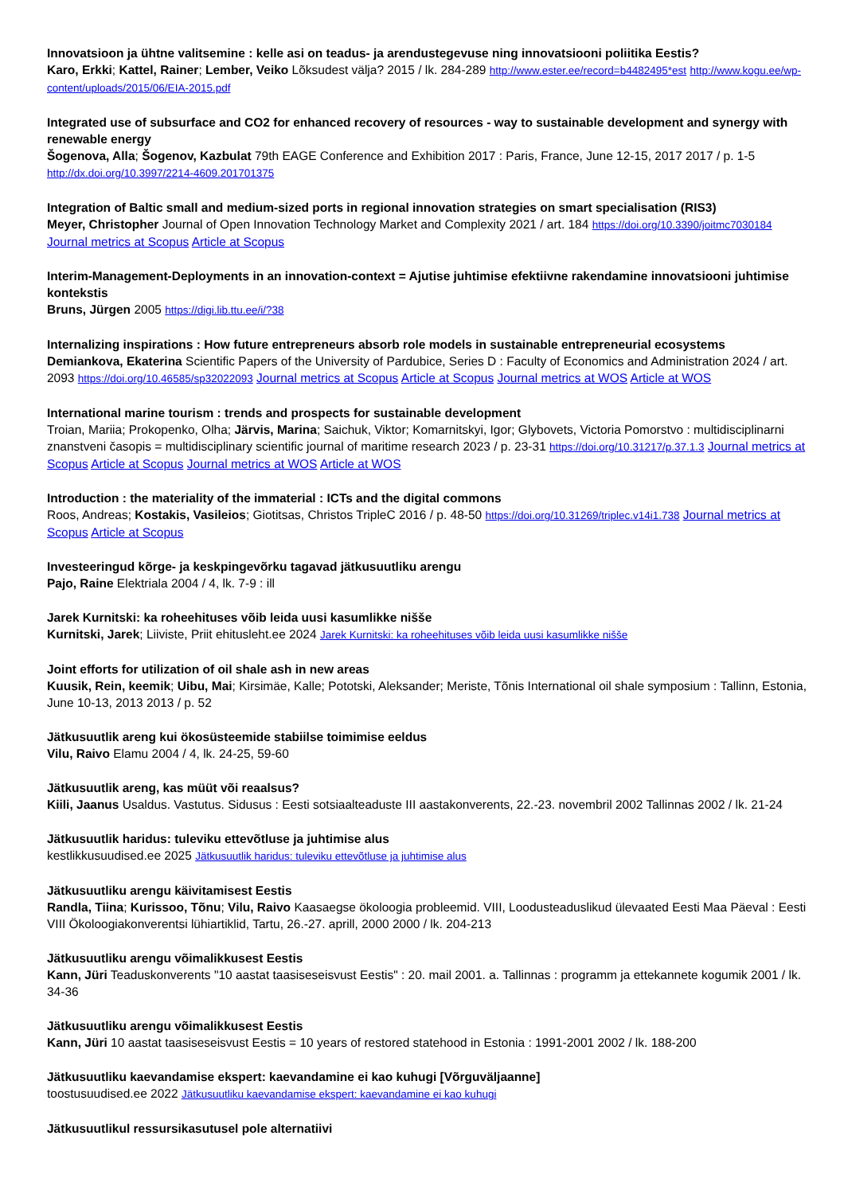Innovatsioon ja ühtne valitsemine : kelle asi on teadus- ja arendustegevuse ning innovatsiooni poliitika Eestis?
Karo, Erkki; Kattel, Rainer; Lember, Veiko Lõksudest välja? 2015 / lk. 284-289 http://www.ester.ee/record=b4482495*est http://www.kogu.ee/wp-content/uploads/2015/06/EIA-2015.pdf
Integrated use of subsurface and CO2 for enhanced recovery of resources - way to sustainable development and synergy with renewable energy
Šogenova, Alla; Šogenov, Kazbulat 79th EAGE Conference and Exhibition 2017 : Paris, France, June 12-15, 2017 2017 / p. 1-5 http://dx.doi.org/10.3997/2214-4609.201701375
Integration of Baltic small and medium-sized ports in regional innovation strategies on smart specialisation (RIS3)
Meyer, Christopher Journal of Open Innovation Technology Market and Complexity 2021 / art. 184 https://doi.org/10.3390/joitmc7030184 Journal metrics at Scopus Article at Scopus
Interim-Management-Deployments in an innovation-context = Ajutise juhtimise efektiivne rakendamine innovatsiooni juhtimise kontekstis
Bruns, Jürgen 2005 https://digi.lib.ttu.ee/i/?38
Internalizing inspirations : How future entrepreneurs absorb role models in sustainable entrepreneurial ecosystems
Demiankova, Ekaterina Scientific Papers of the University of Pardubice, Series D : Faculty of Economics and Administration 2024 / art. 2093 https://doi.org/10.46585/sp32022093 Journal metrics at Scopus Article at Scopus Journal metrics at WOS Article at WOS
International marine tourism : trends and prospects for sustainable development
Troian, Mariia; Prokopenko, Olha; Järvis, Marina; Saichuk, Viktor; Komarnitskyi, Igor; Glybovets, Victoria Pomorstvo : multidisciplinarni znanstveni časopis = multidisciplinary scientific journal of maritime research 2023 / p. 23-31 https://doi.org/10.31217/p.37.1.3 Journal metrics at Scopus Article at Scopus Journal metrics at WOS Article at WOS
Introduction : the materiality of the immaterial : ICTs and the digital commons
Roos, Andreas; Kostakis, Vasileios; Giotitsas, Christos TripleC 2016 / p. 48-50 https://doi.org/10.31269/triplec.v14i1.738 Journal metrics at Scopus Article at Scopus
Investeeringud kõrge- ja keskpingevõrku tagavad jätkusuutliku arengu
Pajo, Raine Elektriala 2004 / 4, lk. 7-9 : ill
Jarek Kurnitski: ka roheehituses võib leida uusi kasumlikke nišše
Kurnitski, Jarek; Liiviste, Priit ehitusleht.ee 2024 Jarek Kurnitski: ka roheehituses võib leida uusi kasumlikke nišše
Joint efforts for utilization of oil shale ash in new areas
Kuusik, Rein, keemik; Uibu, Mai; Kirsimäe, Kalle; Pototski, Aleksander; Meriste, Tõnis International oil shale symposium : Tallinn, Estonia, June 10-13, 2013 2013 / p. 52
Jätkusuutlik areng kui ökosüsteemide stabiilse toimimise eeldus
Vilu, Raivo Elamu 2004 / 4, lk. 24-25, 59-60
Jätkusuutlik areng, kas müüt või reaalsus?
Kiili, Jaanus Usaldus. Vastutus. Sidusus : Eesti sotsiaalteaduste III aastakonverents, 22.-23. novembril 2002 Tallinnas 2002 / lk. 21-24
Jätkusuutlik haridus: tuleviku ettevõtluse ja juhtimise alus
kestlikkusuudised.ee 2025 Jätkusuutlik haridus: tuleviku ettevõtluse ja juhtimise alus
Jätkusuutliku arengu käivitamisest Eestis
Randla, Tiina; Kurissoo, Tõnu; Vilu, Raivo Kaasaegse ökoloogia probleemid. VIII, Loodusteaduslikud ülevaated Eesti Maa Päeval : Eesti VIII Ökoloogiakonverentsi lühiartiklid, Tartu, 26.-27. aprill, 2000 2000 / lk. 204-213
Jätkusuutliku arengu võimalikkusest Eestis
Kann, Jüri Teaduskonverents "10 aastat taasiseseisvust Eestis" : 20. mail 2001. a. Tallinnas : programm ja ettekannete kogumik 2001 / lk. 34-36
Jätkusuutliku arengu võimalikkusest Eestis
Kann, Jüri 10 aastat taasiseseisvust Eestis = 10 years of restored statehood in Estonia : 1991-2001 2002 / lk. 188-200
Jätkusuutliku kaevandamise ekspert: kaevandamine ei kao kuhugi [Võrguväljaanne]
toostusuudised.ee 2022 Jätkusuutliku kaevandamise ekspert: kaevandamine ei kao kuhugi
Jätkusuutlikul ressursikasutusel pole alternatiivi